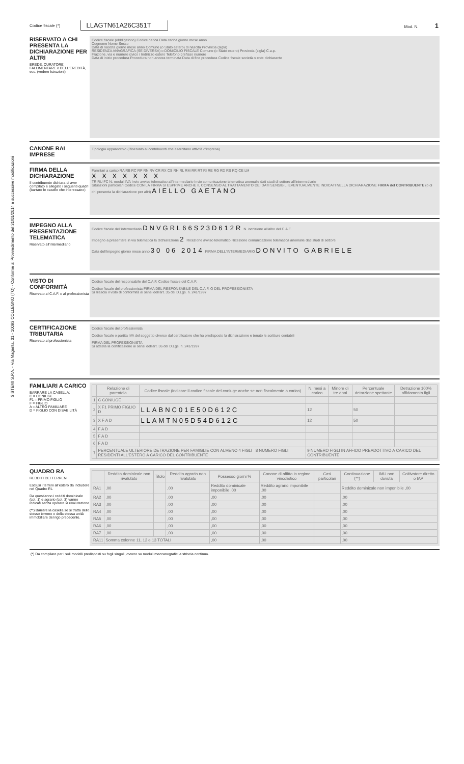SISTEMI S.P.A. - Via Magenta, 31 - 10093 COLLEGNO (TO) - Conforme al Provvedimento del 31/01/2014 e successive modificazioni
Codice fiscale (*) LLAGTN61A26C351T Mod. N. 1
RISERVATO A CHI PRESENTA LA DICHIARAZIONE PER ALTRI
EREDE, CURATORE FALLIMENTARE o DELL'EREDITÀ, ecc. (vedere Istruzioni)
Codice fiscale (obbligatorio) Codice carica Data carica giorno mese anno
Cognome Nome Sesso
Data di nascita giorno mese anno Comune (o Stato estero) di nascita Provincia (sigla)
RESIDENZA ANAGRAFICA (SE DIVERSA) o DOMICILIO FISCALE Comune (o Stato estero) Provincia (sigla) C.a.p.
Frazione, via e numero civico / Indirizzo estero Telefono prefisso numero
Data di inizio procedura Procedura non ancora terminata Data di fine procedura Codice fiscale società o ente dichiarante
CANONE RAI IMPRESE
Tipologia apparecchio (Riservato ai contribuenti che esercitano attività d'impresa)
FIRMA DELLA DICHIARAZIONE
Il contribuente dichiara di aver compilato e allegato i seguenti quadri (barrare le caselle che interessano)
Familiari a carico RA RB RC RP RN RV CR RX CS RH RL RM RR RT RI RE RG RD RS RQ CE LM
X X X X X X X
TR RU FC N. moduli IVA Invio avviso telematico all'intermediario Invio comunicazione telematica anomalie dati studi di settore all'intermediario
Situazioni particolari Codice CON LA FIRMA SI ESPRIME ANCHE IL CONSENSO AL TRATTAMENTO DEI DATI SENSIBILI EVENTUALMENTE INDICATI NELLA DICHIARAZIONE FIRMA del CONTRIBUENTE (o di chi presenta la dichiarazione per altri) AIELLO GAETANO
IMPEGNO ALLA PRESENTAZIONE TELEMATICA
Riservato all'intermediario
Codice fiscale dell'intermediario DNVGRL66S23D612R N. iscrizione all'albo del C.A.F.
Impegno a presentare in via telematica la dichiarazione 2 Ricezione avviso telematico Ricezione comunicazione telematica anomalie dati studi di settore
Data dell'impegno giorno mese anno 30 06 2014 FIRMA DELL'INTERMEDIARIO DONVITO GABRIELE
VISTO DI CONFORMITÀ
Riservato al C.A.F. o al professionista
Codice fiscale del responsabile del C.A.F. Codice fiscale del C.A.F.
Codice fiscale del professionista FIRMA DEL RESPONSABILE DEL C.A.F. O DEL PROFESSIONISTA
Si rilascia il visto di conformità ai sensi dell'art. 35 del D.Lgs. n. 241/1997
CERTIFICAZIONE TRIBUTARIA
Riservato al professionista
Codice fiscale del professionista
Codice fiscale o partita IVA del soggetto diverso dal certificatore che ha predisposto la dichiarazione e tenuto le scritture contabili
FIRMA DEL PROFESSIONISTA
Si attesta la certificazione ai sensi dell'art. 36 del D.Lgs. n. 241/1997
FAMILIARI A CARICO
BARRARE LA CASELLA:
C = CONIUGE
F1 = PRIMO FIGLIO
F = FIGLIO
A = ALTRO FAMILIARE
D = FIGLIO CON DISABILITÀ
| | Relazione di parentela | Codice fiscale (indicare il codice fiscale del coniuge anche se non fiscalmente a carico) | N. mesi a carico | Minore di tre anni | Percentuale detrazione spettante | Detrazione 100% affidamento figli |
| --- | --- | --- | --- | --- | --- | --- |
| 1 | C CONIUGE | | | | | |
| 2 | X F1 PRIMO FIGLIO D | LLABNC01E50D612C | 12 | | 50 | |
| 3 | X F A D | LLAMTN05D54D612C | 12 | | 50 | |
| 4 | F A D | | | | | |
| 5 | F A D | | | | | |
| 6 | F A D | | | | | |
| 7 | PERCENTUALE ULTERIORE DETRAZIONE PER FAMIGLIE CON ALMENO 4 FIGLI 8 NUMERO FIGLI RESIDENTI ALL'ESTERO A CARICO DEL CONTRIBUENTE | | 9 NUMERO FIGLI IN AFFIDO PREADOTTIVO A CARICO DEL CONTRIBUENTE | | | |
QUADRO RA
REDDITI DEI TERRENI
Esclusi i terreni all'estero da includere nel Quadro RL
Da quest'anno i redditi dominicale (col. 1) e agrario (col. 3) vanno indicati senza operare la rivalutazione
(**) Barrare la casella se si tratta dello stesso terreno o della stessa unità immobiliare del rigo precedente.
| | Reddito dominicale non rivalutato | Titolo | Reddito agrario non rivalutato | Possesso giorni % | Canone di affitto in regime vincolistico | Casi particolari | Continuazione (**) | IMU non dovuta | Coltivatore diretto o IAP |
| --- | --- | --- | --- | --- | --- | --- | --- | --- | --- |
| RA1 | ,00 | | ,00 | Reddito dominicale imponibile ,00 | Reddito agrario imponibile ,00 | | Reddito dominicale non imponibile ,00 | | |
| RA2 | ,00 | | ,00 | ,00 | ,00 | | ,00 | | |
| RA3 | ,00 | | ,00 | ,00 | ,00 | | ,00 | | |
| RA4 | ,00 | | ,00 | ,00 | ,00 | | ,00 | | |
| RA5 | ,00 | | ,00 | ,00 | ,00 | | ,00 | | |
| RA6 | ,00 | | ,00 | ,00 | ,00 | | ,00 | | |
| RA7 | ,00 | | ,00 | ,00 | ,00 | | ,00 | | |
| RA11 | Somma colonne 11, 12 e 13 TOTALI | | | ,00 | ,00 | | ,00 | | |
(*) Da compilare per i soli modelli predisposti su fogli singoli, ovvero su moduli meccanografici a striscia continua.